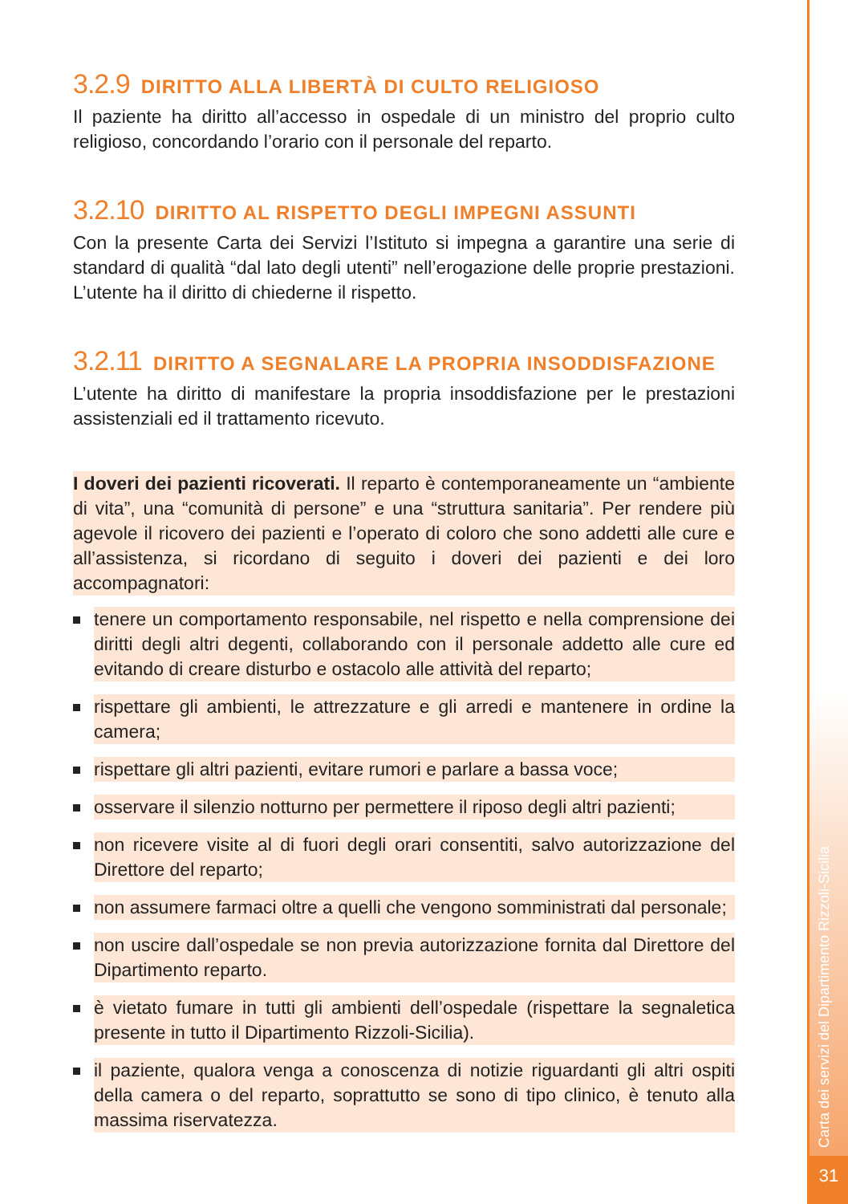Carta dei servizi del Dipartimento Rizzoli-Sicilia
31
3.2.9 DIRITTO ALLA LIBERTÀ DI CULTO RELIGIOSO
Il paziente ha diritto all’accesso in ospedale di un ministro del proprio culto religioso, concordando l’orario con il personale del reparto.
3.2.10 DIRITTO AL RISPETTO DEGLI IMPEGNI ASSUNTI
Con la presente Carta dei Servizi l’Istituto si impegna a garantire una serie di standard di qualità “dal lato degli utenti” nell’erogazione delle proprie prestazioni. L’utente ha il diritto di chiederne il rispetto.
3.2.11 DIRITTO A SEGNALARE LA PROPRIA INSODDISFAZIONE
L’utente ha diritto di manifestare la propria insoddisfazione per le prestazioni assistenziali ed il trattamento ricevuto.
I doveri dei pazienti ricoverati. Il reparto è contemporaneamente un “ambiente di vita”, una “comunità di persone” e una “struttura sanitaria”. Per rendere più agevole il ricovero dei pazienti e l’operato di coloro che sono addetti alle cure e all’assistenza, si ricordano di seguito i doveri dei pazienti e dei loro accompagnatori:
tenere un comportamento responsabile, nel rispetto e nella comprensione dei diritti degli altri degenti, collaborando con il personale addetto alle cure ed evitando di creare disturbo e ostacolo alle attività del reparto;
rispettare gli ambienti, le attrezzature e gli arredi e mantenere in ordine la camera;
rispettare gli altri pazienti, evitare rumori e parlare a bassa voce;
osservare il silenzio notturno per permettere il riposo degli altri pazienti;
non ricevere visite al di fuori degli orari consentiti, salvo autorizzazione del Direttore del reparto;
non assumere farmaci oltre a quelli che vengono somministrati dal personale;
non uscire dall’ospedale se non previa autorizzazione fornita dal Direttore del Dipartimento reparto.
è vietato fumare in tutti gli ambienti dell’ospedale (rispettare la segnaletica presente in tutto il Dipartimento Rizzoli-Sicilia).
il paziente, qualora venga a conoscenza di notizie riguardanti gli altri ospiti della camera o del reparto, soprattutto se sono di tipo clinico, è tenuto alla massima riservatezza.